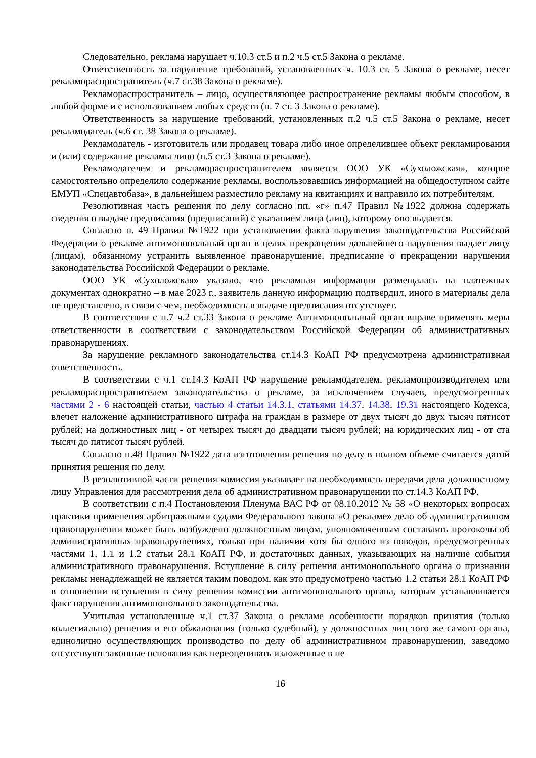Следовательно, реклама нарушает ч.10.3 ст.5 и п.2 ч.5 ст.5 Закона о рекламе.
Ответственность за нарушение требований, установленных ч. 10.3 ст. 5 Закона о рекламе, несет рекламораспространитель (ч.7 ст.38 Закона о рекламе).
Рекламораспространитель – лицо, осуществляющее распространение рекламы любым способом, в любой форме и с использованием любых средств (п. 7 ст. 3 Закона о рекламе).
Ответственность за нарушение требований, установленных п.2 ч.5 ст.5 Закона о рекламе, несет рекламодатель (ч.6 ст. 38 Закона о рекламе).
Рекламодатель - изготовитель или продавец товара либо иное определившее объект рекламирования и (или) содержание рекламы лицо (п.5 ст.3 Закона о рекламе).
Рекламодателем и рекламораспространителем является ООО УК «Сухоложская», которое самостоятельно определило содержание рекламы, воспользовавшись информацией на общедоступном сайте ЕМУП «Спецавтобаза», в дальнейшем разместило рекламу на квитанциях и направило их потребителям.
Резолютивная часть решения по делу согласно пп. «г» п.47 Правил №1922 должна содержать сведения о выдаче предписания (предписаний) с указанием лица (лиц), которому оно выдается.
Согласно п. 49 Правил №1922 при установлении факта нарушения законодательства Российской Федерации о рекламе антимонопольный орган в целях прекращения дальнейшего нарушения выдает лицу (лицам), обязанному устранить выявленное правонарушение, предписание о прекращении нарушения законодательства Российской Федерации о рекламе.
ООО УК «Сухоложская» указало, что рекламная информация размещалась на платежных документах однократно – в мае 2023 г., заявитель данную информацию подтвердил, иного в материалы дела не представлено, в связи с чем, необходимость в выдаче предписания отсутствует.
В соответствии с п.7 ч.2 ст.33 Закона о рекламе Антимонопольный орган вправе применять меры ответственности в соответствии с законодательством Российской Федерации об административных правонарушениях.
За нарушение рекламного законодательства ст.14.3 КоАП РФ предусмотрена административная ответственность.
В соответствии с ч.1 ст.14.3 КоАП РФ нарушение рекламодателем, рекламопроизводителем или рекламораспространителем законодательства о рекламе, за исключением случаев, предусмотренных частями 2 - 6 настоящей статьи, частью 4 статьи 14.3.1, статьями 14.37, 14.38, 19.31 настоящего Кодекса, влечет наложение административного штрафа на граждан в размере от двух тысяч до двух тысяч пятисот рублей; на должностных лиц - от четырех тысяч до двадцати тысяч рублей; на юридических лиц - от ста тысяч до пятисот тысяч рублей.
Согласно п.48 Правил №1922 дата изготовления решения по делу в полном объеме считается датой принятия решения по делу.
В резолютивной части решения комиссия указывает на необходимость передачи дела должностному лицу Управления для рассмотрения дела об административном правонарушении по ст.14.3 КоАП РФ.
В соответствии с п.4 Постановления Пленума ВАС РФ от 08.10.2012 № 58 «О некоторых вопросах практики применения арбитражными судами Федерального закона «О рекламе» дело об административном правонарушении может быть возбуждено должностным лицом, уполномоченным составлять протоколы об административных правонарушениях, только при наличии хотя бы одного из поводов, предусмотренных частями 1, 1.1 и 1.2 статьи 28.1 КоАП РФ, и достаточных данных, указывающих на наличие события административного правонарушения. Вступление в силу решения антимонопольного органа о признании рекламы ненадлежащей не является таким поводом, как это предусмотрено частью 1.2 статьи 28.1 КоАП РФ в отношении вступления в силу решения комиссии антимонопольного органа, которым устанавливается факт нарушения антимонопольного законодательства.
Учитывая установленные ч.1 ст.37 Закона о рекламе особенности порядков принятия (только коллегиально) решения и его обжалования (только судебный), у должностных лиц того же самого органа, единолично осуществляющих производство по делу об административном правонарушении, заведомо отсутствуют законные основания как переоценивать изложенные в не
16